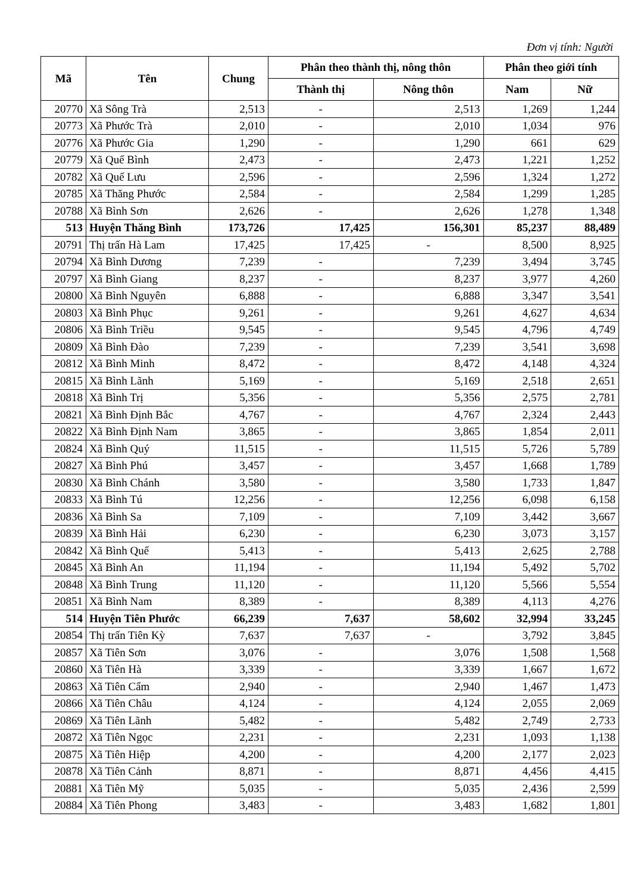Đơn vị tính: Người
| Mã | Tên | Chung | Phân theo thành thị, nông thôn | | Phân theo giới tính | |
| --- | --- | --- | --- | --- | --- | --- |
| | | | Thành thị | Nông thôn | Nam | Nữ |
| 20770 | Xã Sông Trà | 2,513 | - | 2,513 | 1,269 | 1,244 |
| 20773 | Xã Phước Trà | 2,010 | - | 2,010 | 1,034 | 976 |
| 20776 | Xã Phước Gia | 1,290 | - | 1,290 | 661 | 629 |
| 20779 | Xã Quế Bình | 2,473 | - | 2,473 | 1,221 | 1,252 |
| 20782 | Xã Quế Lưu | 2,596 | - | 2,596 | 1,324 | 1,272 |
| 20785 | Xã Thăng Phước | 2,584 | - | 2,584 | 1,299 | 1,285 |
| 20788 | Xã Bình Sơn | 2,626 | - | 2,626 | 1,278 | 1,348 |
| 513 | Huyện Thăng Bình | 173,726 | 17,425 | 156,301 | 85,237 | 88,489 |
| 20791 | Thị trấn Hà Lam | 17,425 | 17,425 | - | 8,500 | 8,925 |
| 20794 | Xã Bình Dương | 7,239 | - | 7,239 | 3,494 | 3,745 |
| 20797 | Xã Bình Giang | 8,237 | - | 8,237 | 3,977 | 4,260 |
| 20800 | Xã Bình Nguyên | 6,888 | - | 6,888 | 3,347 | 3,541 |
| 20803 | Xã Bình Phục | 9,261 | - | 9,261 | 4,627 | 4,634 |
| 20806 | Xã Bình Triều | 9,545 | - | 9,545 | 4,796 | 4,749 |
| 20809 | Xã Bình Đào | 7,239 | - | 7,239 | 3,541 | 3,698 |
| 20812 | Xã Bình Minh | 8,472 | - | 8,472 | 4,148 | 4,324 |
| 20815 | Xã Bình Lãnh | 5,169 | - | 5,169 | 2,518 | 2,651 |
| 20818 | Xã Bình Trị | 5,356 | - | 5,356 | 2,575 | 2,781 |
| 20821 | Xã Bình Định Bắc | 4,767 | - | 4,767 | 2,324 | 2,443 |
| 20822 | Xã Bình Định Nam | 3,865 | - | 3,865 | 1,854 | 2,011 |
| 20824 | Xã Bình Quý | 11,515 | - | 11,515 | 5,726 | 5,789 |
| 20827 | Xã Bình Phú | 3,457 | - | 3,457 | 1,668 | 1,789 |
| 20830 | Xã Bình Chánh | 3,580 | - | 3,580 | 1,733 | 1,847 |
| 20833 | Xã Bình Tú | 12,256 | - | 12,256 | 6,098 | 6,158 |
| 20836 | Xã Bình Sa | 7,109 | - | 7,109 | 3,442 | 3,667 |
| 20839 | Xã Bình Hải | 6,230 | - | 6,230 | 3,073 | 3,157 |
| 20842 | Xã Bình Quế | 5,413 | - | 5,413 | 2,625 | 2,788 |
| 20845 | Xã Bình An | 11,194 | - | 11,194 | 5,492 | 5,702 |
| 20848 | Xã Bình Trung | 11,120 | - | 11,120 | 5,566 | 5,554 |
| 20851 | Xã Bình Nam | 8,389 | - | 8,389 | 4,113 | 4,276 |
| 514 | Huyện Tiên Phước | 66,239 | 7,637 | 58,602 | 32,994 | 33,245 |
| 20854 | Thị trấn Tiên Kỳ | 7,637 | 7,637 | - | 3,792 | 3,845 |
| 20857 | Xã Tiên Sơn | 3,076 | - | 3,076 | 1,508 | 1,568 |
| 20860 | Xã Tiên Hà | 3,339 | - | 3,339 | 1,667 | 1,672 |
| 20863 | Xã Tiên Cẩm | 2,940 | - | 2,940 | 1,467 | 1,473 |
| 20866 | Xã Tiên Châu | 4,124 | - | 4,124 | 2,055 | 2,069 |
| 20869 | Xã Tiên Lãnh | 5,482 | - | 5,482 | 2,749 | 2,733 |
| 20872 | Xã Tiên Ngọc | 2,231 | - | 2,231 | 1,093 | 1,138 |
| 20875 | Xã Tiên Hiệp | 4,200 | - | 4,200 | 2,177 | 2,023 |
| 20878 | Xã Tiên Cảnh | 8,871 | - | 8,871 | 4,456 | 4,415 |
| 20881 | Xã Tiên Mỹ | 5,035 | - | 5,035 | 2,436 | 2,599 |
| 20884 | Xã Tiên Phong | 3,483 | - | 3,483 | 1,682 | 1,801 |